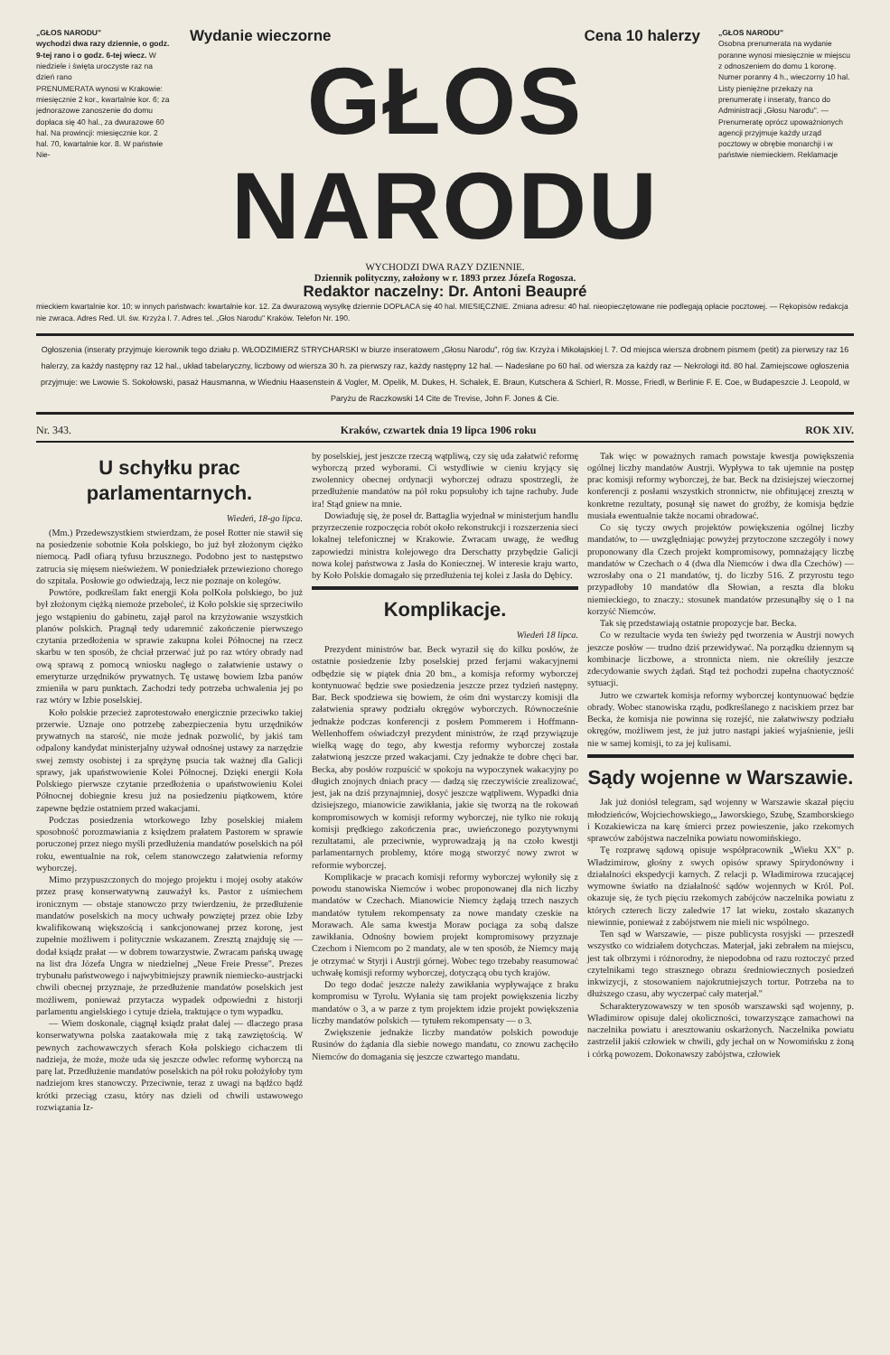„GŁOS NARODU"
wychodzi dwa razy dziennie, o godz. 9-tej rano i o godz. 6-tej wiecz. W niedziele i święta uroczyste raz na dzień rano
PRENUMERATA wynosi w Krakowie: miesięcznie 2 kor., kwartalnie kor. 6; za jednorazowe zanoszenie do domu dopłaca się 40 hal., za dwurazowe 60 hal. Na prowincji: miesięcznie kor. 2 hal. 70, kwartalnie kor. 8. W państwie Nie-
Wydanie wieczorne Cena 10 halerzy
GŁOS NARODU
WYCHODZI DWA RAZY DZIENNIE.
Dziennik polityczny, założony w r. 1893 przez Józefa Rogosza.
Redaktor naczelny: Dr. Antoni Beaupré
„GŁOS NARODU"
Osobna prenumerata na wydanie poranne wynosi miesięcznie w miejscu z odnoszeniem do domu 1 koronę. Numer poranny 4 h., wieczorny 10 hal. Listy pieniężne przekazy na prenumeratę i inseraty, franco do Administracji „Głosu Narodu". — Prenumeratę oprócz upoważnionych agencji przyjmuje każdy urząd pocztowy w obrębie monarchji i w państwie niemieckiem. Reklamacje
mieckiem kwartalnie kor. 10; w innych państwach: kwartalnie kor. 12. Za dwurazową wysyłkę dziennie DOPŁACA się 40 hal. MIESIĘCZNIE. Zmiana adresu: 40 hal. nieopieczętowane nie podlegają opłacie pocztowej. — Rękopisów redakcja nie zwraca. Adres Red. Ul. św. Krzyża l. 7. Adres tel. „Głos Narodu" Kraków. Telefon Nr. 190.
Ogłoszenia (inseraty przyjmuje kierownik tego działu p. WŁODZIMIERZ STRYCHARSKI w biurze inseratowem „Głosu Narodu", róg św. Krzyża i Mikołajskiej l. 7. Od miejsca wiersza drobnem pismem (petit) za pierwszy raz 16 halerzy, za każdy następny raz 12 hal., układ tabelaryczny, liczbowy od wiersza 30 h. za pierwszy raz, każdy następny 12 hal. — Nadesłane po 60 hal. od wiersza za każdy raz — Nekrologi itd. 80 hal. Zamiejscowe ogłoszenia przyjmuje: we Lwowie S. Sokołowski, pasaż Hausmanna, w Wiedniu Haasenstein & Vogler, M. Opelik, M. Dukes, H. Schalek, E. Braun, Kutschera & Schierl, R. Mosse, Friedl, w Berlinie F. E. Coe, w Budapeszcie J. Leopold, w Paryżu de Raczkowski 14 Cite de Trevise, John F. Jones & Cie.
Nr. 343. Kraków, czwartek dnia 19 lipca 1906 roku ROK XIV.
U schyłku prac parlamentarnych.
Wiedeń, 18-go lipca.
(Mm.) Przedewszystkiem stwierdzam, że poseł Rotter nie stawił się na posiedzenie sobotnie Koła polskiego, bo już był złożonym ciężko niemocą. Padł ofiarą tyfusu brzusznego. Podobno jest to następstwo zatrucia się mięsem nieświeżem. W poniedziałek przewieziono chorego do szpitala. Posłowie go odwiedzają, lecz nie poznaje on kolegów.
Powtóre, podkreślam fakt energji Koła polKoła polskiego, bo już był złożonym ciężką niemoże przeboleć, iż Koło polskie się sprzeciwiło jego wstąpieniu do gabinetu, zajął parol na krzyżowanie wszystkich planów polskich. Pragnął tedy udaremnić zakończenie pierwszego czytania przedłożenia w sprawie zakupna kolei Północnej na rzecz skarbu w ten sposób, że chciał przerwać już po raz wtóry obrady nad ową sprawą z pomocą wniosku nagłego o załatwienie ustawy o emeryturze urzędników prywatnych. Tę ustawę bowiem Izba panów zmieniła w paru punktach. Zachodzi tedy potrzeba uchwalenia jej po raz wtóry w Izbie poselskiej.
Koło polskie przecież zaprotestowało energicznie przeciwko takiej przerwie. Uznaje ono potrzebę zabezpieczenia bytu urzędników prywatnych na starość, nie może jednak pozwolić, by jakiś tam odpalony kandydat ministerjalny używał odnośnej ustawy za narzędzie swej zemsty osobistej i za sprężynę psucia tak ważnej dla Galicji sprawy, jak upaństwowienie Kolei Północnej. Dzięki energii Koła Polskiego pierwsze czytanie przedłożenia o upaństwowieniu Kolei Północnej dobiegnie kresu już na posiedzeniu piątkowem, które zapewne będzie ostatniem przed wakacjami.
Podczas posiedzenia wtorkowego Izby poselskiej miałem sposobność porozmawiania z księdzem prałatem Pastorem w sprawie poruczonej przez niego myśli przedłużenia mandatów poselskich na pół roku, ewentualnie na rok, celem stanowczego załatwienia reformy wyborczej.
Mimo przypuszczonych do mojego projektu i mojej osoby ataków przez prasę konserwatywną zauważył ks. Pastor z uśmiechem ironicznym — obstaje stanowczo przy twierdzeniu, że przedłużenie mandatów poselskich na mocy uchwały powziętej przez obie Izby kwalifikowaną większością i sankcjonowanej przez koronę, jest zupełnie możliwem i politycznie wskazanem. Zresztą znajduję się — dodał ksiądz prałat — w dobrem towarzystwie. Zwracam pańską uwagę na list dra Józefa Ungra w niedzielnej „Neue Freie Presse". Prezes trybunału państwowego i najwybitniejszy prawnik niemiecko-austrjacki chwili obecnej przyznaje, że przedłużenie mandatów poselskich jest możliwem, ponieważ przytacza wypadek odpowiedni z historji parlamentu angielskiego i cytuje dzieła, traktujące o tym wypadku.
— Wiem doskonale, ciągnął ksiądz prałat dalej — dlaczego prasa konserwatywna polska zaatakowała mię z taką zawziętością. W pewnych zachowawczych sferach Koła polskiego cichaczem tli nadzieja, że może, może uda się jeszcze odwlec reformę wyborczą na parę lat. Przedłużenie mandatów poselskich na pół roku położyłoby tym nadziejom kres stanowczy. Przeciwnie, teraz z uwagi na bądźco bądź krótki przeciąg czasu, który nas dzieli od chwili ustawowego rozwiązania Iz-
by poselskiej, jest jeszcze rzeczą wątpliwą, czy się uda załatwić reformę wyborczą przed wyborami. Ci wstydliwie w cieniu kryjący się zwolennicy obecnej ordynacji wyborczej odrazu spostrzegli, że przedłużenie mandatów na pół roku popsułoby ich tajne rachuby. Jude ira! Stąd gniew na mnie.
Dowiaduję się, że poseł dr. Battaglia wyjednał w ministerjum handlu przyrzeczenie rozpoczęcia robót około rekonstrukcji i rozszerzenia sieci lokalnej telefonicznej w Krakowie. Zwracam uwagę, że według zapowiedzi ministra kolejowego dra Derschatty przybędzie Galicji nowa kolej państwowa z Jasła do Koniecznej. W interesie kraju warto, by Koło Polskie domagało się przedłużenia tej kolei z Jasła do Dębicy.
Komplikacje.
Wiedeń 18 lipca.
Prezydent ministrów bar. Beck wyraził się do kilku posłów, że ostatnie posiedzenie Izby poselskiej przed ferjami wakacyjnemi odbędzie się w piątek dnia 20 bm., a komisja reformy wyborczej kontynuować będzie swe posiedzenia jeszcze przez tydzień następny. Bar. Beck spodziewa się bowiem, że ośm dni wystarczy komisji dla załatwienia sprawy podziału okręgów wyborczych. Równocześnie jednakże podczas konferencji z posłem Pommerem i Hoffmann-Wellenhoffem oświadczył prezydent ministrów, że rząd przywiązuje wielką wagę do tego, aby kwestja reformy wyborczej została załatwioną jeszcze przed wakacjami. Czy jednakże te dobre chęci bar. Becka, aby posłów rozpuścić w spokoju na wypoczynek wakacyjny po długich znojnych dniach pracy — dadzą się rzeczywiście zrealizować, jest, jak na dziś przynajmniej, dosyć jeszcze wątpliwem. Wypadki dnia dzisiejszego, mianowicie zawikłania, jakie się tworzą na tle rokowań kompromisowych w komisji reformy wyborczej, nie tylko nie rokują komisji prędkiego zakończenia prac, uwieńczonego pozytywnymi rezultatami, ale przeciwnie, wyprowadzają ją na czoło kwestji parlamentarnych problemy, które mogą stworzyć nowy zwrot w reformie wyborczej.
Komplikacje w pracach komisji reformy wyborczej wyłoniły się z powodu stanowiska Niemców i wobec proponowanej dla nich liczby mandatów w Czechach. Mianowicie Niemcy żądają trzech naszych mandatów tytułem rekompensaty za nowe mandaty czeskie na Morawach. Ale sama kwestja Moraw pociąga za sobą dalsze zawikłania. Odnośny bowiem projekt kompromisowy przyznaje Czechom i Niemcom po 2 mandaty, ale w ten sposób, że Niemcy mają je otrzymać w Styrji i Austrji górnej. Wobec tego trzebaby reasumować uchwałę komisji reformy wyborczej, dotyczącą obu tych krajów.
Do tego dodać jeszcze należy zawikłania wypływające z braku kompromisu w Tyrolu. Wyłania się tam projekt powiększenia liczby mandatów o 3, a w parze z tym projektem idzie projekt powiększenia liczby mandatów polskich — tytułem rekompensaty — o 3.
Zwiększenie jednakże liczby mandatów polskich powoduje Rusinów do żądania dla siebie nowego mandatu, co znowu zachęciło Niemców do domagania się jeszcze czwartego mandatu.
Tak więc w poważnych ramach powstaje kwestja powiększenia ogólnej liczby mandatów Austrji. Wypływa to tak ujemnie na postęp prac komisji reformy wyborczej, że bar. Beck na dzisiejszej wieczornej konferencji z posłami wszystkich stronnictw, nie obfitującej zresztą w konkretne rezultaty, posunął się nawet do groźby, że komisja będzie musiała ewentualnie także nocami obradować.
Co się tyczy owych projektów powiększenia ogólnej liczby mandatów, to — uwzględniając powyżej przytoczone szczegóły i nowy proponowany dla Czech projekt kompromisowy, pomnażający liczbę mandatów w Czechach o 4 (dwa dla Niemców i dwa dla Czechów) — wzrosłaby ona o 21 mandatów, tj. do liczby 516. Z przyrostu tego przypadłoby 10 mandatów dla Słowian, a reszta dla bloku niemieckiego, to znaczy.: stosunek mandatów przesunąłby się o 1 na korzyść Niemców.
Tak się przedstawiają ostatnie propozycje bar. Becka.
Co w rezultacie wyda ten świeży pęd tworzenia w Austrji nowych jeszcze posłów — trudno dziś przewidywać. Na porządku dziennym są kombinacje liczbowe, a stronnicta niem. nie określiły jeszcze zdecydowanie swych żądań. Stąd też pochodzi zupełna chaotyczność sytuacji.
Jutro we czwartek komisja reformy wyborczej kontynuować będzie obrady. Wobec stanowiska rządu, podkreślanego z naciskiem przez bar Becka, że komisja nie powinna się rozejść, nie załatwiwszy podziału okręgów, możliwem jest, że już jutro nastąpi jakieś wyjaśnienie, jeśli nie w samej komisji, to za jej kulisami.
Sądy wojenne w Warszawie.
Jak już doniósł telegram, sąd wojenny w Warszawie skazał pięciu młodzieńców, Wojciechowskiego,„ Jaworskiego, Szubę, Szamborskiego i Kozakiewicza na karę śmierci przez powieszenie, jako rzekomych sprawców zabójstwa naczelnika powiatu nowomińskiego.
Tę rozprawę sądową opisuje współpracownik „Wieku XX" p. Władzimirow, głośny z swych opisów sprawy Spirydonówny i działalności ekspedycji karnych. Z relacji p. Władimirowa rzucającej wymowne światło na działalność sądów wojennych w Król. Pol. okazuje się, że tych pięciu rzekomych zabójców naczelnika powiatu z których czterech liczy zaledwie 17 lat wieku, zostało skazanych niewinnie, ponieważ z zabójstwem nie mieli nic wspólnego.
Ten sąd w Warszawie, — pisze publicysta rosyjski — przeszedł wszystko co widziałem dotychczas. Materjał, jaki zebrałem na miejscu, jest tak olbrzymi i różnorodny, że niepodobna od razu roztoczyć przed czytelnikami tego strasznego obrazu średniowiecznych posiedzeń inkwizycji, z stosowaniem najokrutniejszych tortur. Potrzeba na to dłuższego czasu, aby wyczerpać cały materjał."
Scharakteryzowawszy w ten sposób warszawski sąd wojenny, p. Władimirow opisuje dalej okoliczności, towarzyszące zamachowi na naczelnika powiatu i aresztowaniu oskarżonych. Naczelnika powiatu zastrzelił jakiś człowiek w chwili, gdy jechał on w Nowomińsku z żoną i córką powozem. Dokonawszy zabójstwa, człowiek